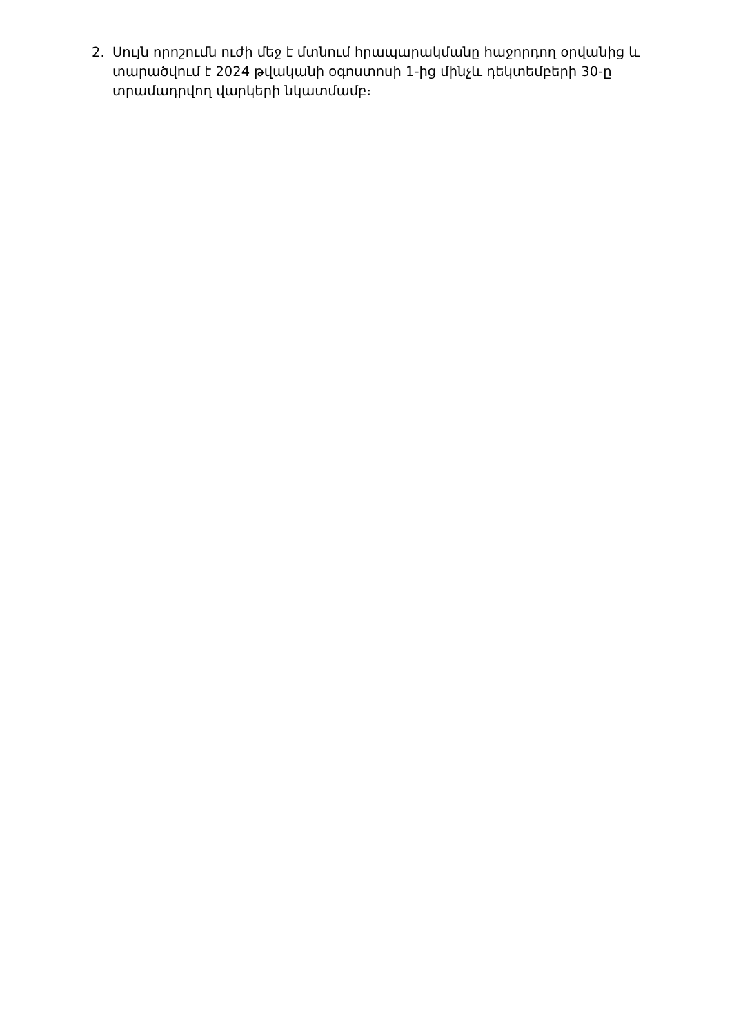2. Սույն որոշումն ուժի մեջ է մտնում հրապարակմանը հաջորդող օրվանից և տարածվում է 2024 թվականի օգոստոսի 1-ից մինչև դեկտեմբերի 30-ը տրամադրվող վարկերի նկատմամբ։